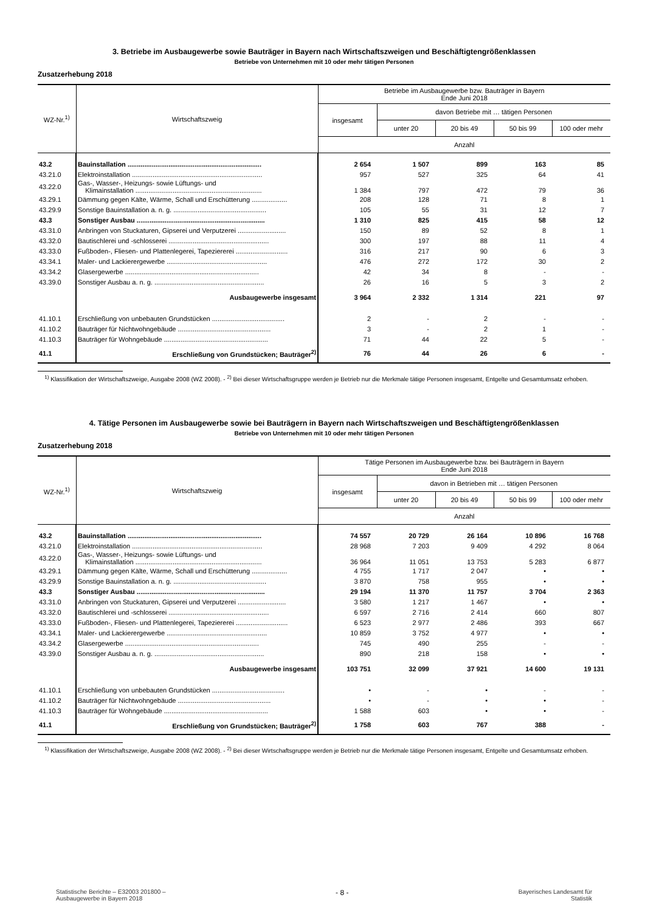3. Betriebe im Ausbaugewerbe sowie Bauträger in Bayern nach Wirtschaftszweigen und Beschäftigtengrößenklassen
Betriebe von Unternehmen mit 10 oder mehr tätigen Personen
Zusatzerhebung 2018
| WZ-Nr.<sup>1)</sup> | Wirtschaftszweig | Betriebe im Ausbaugewerbe bzw. Bauträger in Bayern Ende Juni 2018 | | | | |
| --- | --- | --- | --- | --- | --- | --- |
| | | insgesamt | davon Betriebe mit … tätigen Personen | | | |
| | | | unter 20 | 20 bis 49 | 50 bis 99 | 100 oder mehr |
| | | Anzahl | | | | |
| 43.2 | Bauinstallation ........................................................................ | 2 654 | 1 507 | 899 | 163 | 85 |
| 43.21.0 | Elektroinstallation ...................................................................... | 957 | 527 | 325 | 64 | 41 |
| 43.22.0 | Gas-, Wasser-, Heizungs- sowie Lüftungs- und Klimainstallation .................................................................... | 1 384 | 797 | 472 | 79 | 36 |
| 43.29.1 | Dämmung gegen Kälte, Wärme, Schall und Erschütterung ................... | 208 | 128 | 71 | 8 | 1 |
| 43.29.9 | Sonstige Bauinstallation a. n. g. .................................................. | 105 | 55 | 31 | 12 | 7 |
| 43.3 | Sonstiger Ausbau ..................................................................... | 1 310 | 825 | 415 | 58 | 12 |
| 43.31.0 | Anbringen von Stuckaturen, Gipserei und Verputzerei .......................... | 150 | 89 | 52 | 8 | 1 |
| 43.32.0 | Bautischlerei und -schlosserei ...................................................... | 300 | 197 | 88 | 11 | 4 |
| 43.33.0 | Fußboden-, Fliesen- und Plattenlegerei, Tapeziererei ............................ | 316 | 217 | 90 | 6 | 3 |
| 43.34.1 | Maler- und Lackierergewerbe ...................................................... | 476 | 272 | 172 | 30 | 2 |
| 43.34.2 | Glasergewerbe ........................................................................ | 42 | 34 | 8 | - | - |
| 43.39.0 | Sonstiger Ausbau a. n. g. ........................................................... | 26 | 16 | 5 | 3 | 2 |
| | Ausbaugewerbe insgesamt | 3 964 | 2 332 | 1 314 | 221 | 97 |
| 41.10.1 | Erschließung von unbebauten Grundstücken ....................................... | 2 | - | 2 | - | - |
| 41.10.2 | Bauträger für Nichtwohngebäude .................................................. | 3 | - | 2 | 1 | - |
| 41.10.3 | Bauträger für Wohngebäude ........................................................ | 71 | 44 | 22 | 5 | - |
| 41.1 | Erschließung von Grundstücken; Bauträger<sup>2)</sup> | 76 | 44 | 26 | 6 | - |
<sup>1)</sup> Klassifikation der Wirtschaftszweige, Ausgabe 2008 (WZ 2008). - <sup>2)</sup> Bei dieser Wirtschaftsgruppe werden je Betrieb nur die Merkmale tätige Personen insgesamt, Entgelte und Gesamtumsatz erhoben.
4. Tätige Personen im Ausbaugewerbe sowie bei Bauträgern in Bayern nach Wirtschaftszweigen und Beschäftigtengrößenklassen
Betriebe von Unternehmen mit 10 oder mehr tätigen Personen
Zusatzerhebung 2018
| WZ-Nr.<sup>1)</sup> | Wirtschaftszweig | Tätige Personen im Ausbaugewerbe bzw. bei Bauträgern in Bayern Ende Juni 2018 | | | | |
| --- | --- | --- | --- | --- | --- | --- |
| | | insgesamt | davon in Betrieben mit … tätigen Personen | | | |
| | | | unter 20 | 20 bis 49 | 50 bis 99 | 100 oder mehr |
| | | Anzahl | | | | |
| 43.2 | Bauinstallation ........................................................................ | 74 557 | 20 729 | 26 164 | 10 896 | 16 768 |
| 43.21.0 | Elektroinstallation ...................................................................... | 28 968 | 7 203 | 9 409 | 4 292 | 8 064 |
| 43.22.0 | Gas-, Wasser-, Heizungs- sowie Lüftungs- und Klimainstallation .................................................................... | 36 964 | 11 051 | 13 753 | 5 283 | 6 877 |
| 43.29.1 | Dämmung gegen Kälte, Wärme, Schall und Erschütterung ................... | 4 755 | 1 717 | 2 047 | • | • |
| 43.29.9 | Sonstige Bauinstallation a. n. g. .................................................. | 3 870 | 758 | 955 | • | • |
| 43.3 | Sonstiger Ausbau ..................................................................... | 29 194 | 11 370 | 11 757 | 3 704 | 2 363 |
| 43.31.0 | Anbringen von Stuckaturen, Gipserei und Verputzerei .......................... | 3 580 | 1 217 | 1 467 | • | • |
| 43.32.0 | Bautischlerei und -schlosserei ...................................................... | 6 597 | 2 716 | 2 414 | 660 | 807 |
| 43.33.0 | Fußboden-, Fliesen- und Plattenlegerei, Tapeziererei ............................ | 6 523 | 2 977 | 2 486 | 393 | 667 |
| 43.34.1 | Maler- und Lackierergewerbe ...................................................... | 10 859 | 3 752 | 4 977 | • | • |
| 43.34.2 | Glasergewerbe ........................................................................ | 745 | 490 | 255 | - | - |
| 43.39.0 | Sonstiger Ausbau a. n. g. ........................................................... | 890 | 218 | 158 | • | • |
| | Ausbaugewerbe insgesamt | 103 751 | 32 099 | 37 921 | 14 600 | 19 131 |
| 41.10.1 | Erschließung von unbebauten Grundstücken ....................................... | • | - | • | - | - |
| 41.10.2 | Bauträger für Nichtwohngebäude .................................................. | • | - | • | • | - |
| 41.10.3 | Bauträger für Wohngebäude ........................................................ | 1 588 | 603 | • | • | - |
| 41.1 | Erschließung von Grundstücken; Bauträger<sup>2)</sup> | 1 758 | 603 | 767 | 388 | - |
<sup>1)</sup> Klassifikation der Wirtschaftszweige, Ausgabe 2008 (WZ 2008). - <sup>2)</sup> Bei dieser Wirtschaftsgruppe werden je Betrieb nur die Merkmale tätige Personen insgesamt, Entgelte und Gesamtumsatz erhoben.
Statistische Berichte – E32003 201800 –
Ausbaugewerbe in Bayern 2018
- 8 -
Bayerisches Landesamt für
Statistik